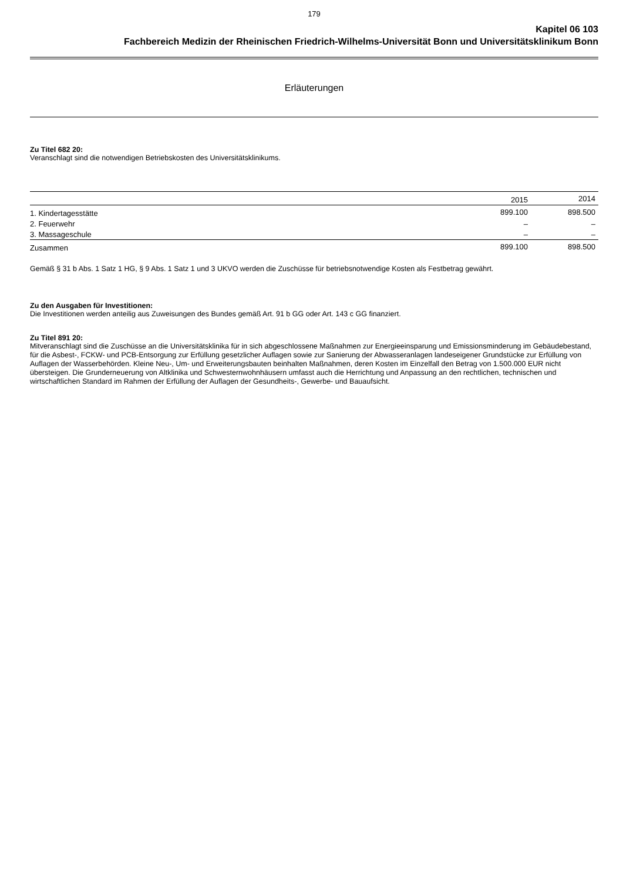179
Kapitel 06 103
Fachbereich Medizin der Rheinischen Friedrich-Wilhelms-Universität Bonn und Universitätsklinikum Bonn
Erläuterungen
Zu Titel 682 20:
Veranschlagt sind die notwendigen Betriebskosten des Universitätsklinikums.
| | 2015 | 2014 |
| --- | --- | --- |
| 1. Kindertagesstätte | 899.100 | 898.500 |
| 2. Feuerwehr | – | – |
| 3. Massageschule | – | – |
| Zusammen | 899.100 | 898.500 |
Gemäß § 31 b Abs. 1 Satz 1 HG, § 9 Abs. 1 Satz 1 und 3 UKVO werden die Zuschüsse für betriebsnotwendige Kosten als Festbetrag gewährt.
Zu den Ausgaben für Investitionen:
Die Investitionen werden anteilig aus Zuweisungen des Bundes gemäß Art. 91 b GG oder Art. 143 c GG finanziert.
Zu Titel 891 20:
Mitveranschlagt sind die Zuschüsse an die Universitätsklinika für in sich abgeschlossene Maßnahmen zur Energieeinsparung und Emissionsminderung im Gebäudebestand, für die Asbest-, FCKW- und PCB-Entsorgung zur Erfüllung gesetzlicher Auflagen sowie zur Sanierung der Abwasseranlagen landeseigener Grundstücke zur Erfüllung von Auflagen der Wasserbehörden. Kleine Neu-, Um- und Erweiterungsbauten beinhalten Maßnahmen, deren Kosten im Einzelfall den Betrag von 1.500.000 EUR nicht übersteigen. Die Grunderneuerung von Altklinika und Schwesternwohnhäusern umfasst auch die Herrichtung und Anpassung an den rechtlichen, technischen und wirtschaftlichen Standard im Rahmen der Erfüllung der Auflagen der Gesundheits-, Gewerbe- und Bauaufsicht.